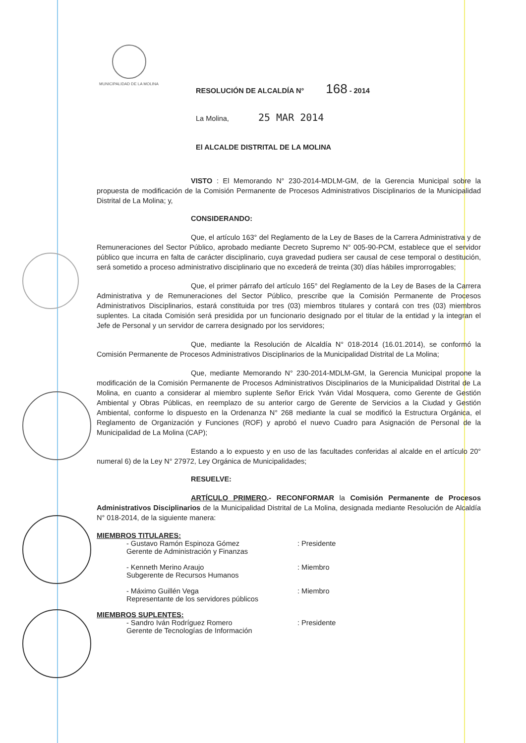MUNICIPALIDAD DE LA MOLINA
RESOLUCIÓN DE ALCALDÍA N° 168 - 2014
La Molina, 25 MAR 2014
El ALCALDE DISTRITAL DE LA MOLINA
VISTO : El Memorando N° 230-2014-MDLM-GM, de la Gerencia Municipal sobre la propuesta de modificación de la Comisión Permanente de Procesos Administrativos Disciplinarios de la Municipalidad Distrital de La Molina; y,
CONSIDERANDO:
Que, el artículo 163° del Reglamento de la Ley de Bases de la Carrera Administrativa y de Remuneraciones del Sector Público, aprobado mediante Decreto Supremo N° 005-90-PCM, establece que el servidor público que incurra en falta de carácter disciplinario, cuya gravedad pudiera ser causal de cese temporal o destitución, será sometido a proceso administrativo disciplinario que no excederá de treinta (30) días hábiles improrrogables;
Que, el primer párrafo del artículo 165° del Reglamento de la Ley de Bases de la Carrera Administrativa y de Remuneraciones del Sector Público, prescribe que la Comisión Permanente de Procesos Administrativos Disciplinarios, estará constituida por tres (03) miembros titulares y contará con tres (03) miembros suplentes. La citada Comisión será presidida por un funcionario designado por el titular de la entidad y la integran el Jefe de Personal y un servidor de carrera designado por los servidores;
Que, mediante la Resolución de Alcaldía N° 018-2014 (16.01.2014), se conformó la Comisión Permanente de Procesos Administrativos Disciplinarios de la Municipalidad Distrital de La Molina;
Que, mediante Memorando N° 230-2014-MDLM-GM, la Gerencia Municipal propone la modificación de la Comisión Permanente de Procesos Administrativos Disciplinarios de la Municipalidad Distrital de La Molina, en cuanto a considerar al miembro suplente Señor Erick Yván Vidal Mosquera, como Gerente de Gestión Ambiental y Obras Públicas, en reemplazo de su anterior cargo de Gerente de Servicios a la Ciudad y Gestión Ambiental, conforme lo dispuesto en la Ordenanza N° 268 mediante la cual se modificó la Estructura Orgánica, el Reglamento de Organización y Funciones (ROF) y aprobó el nuevo Cuadro para Asignación de Personal de la Municipalidad de La Molina (CAP);
Estando a lo expuesto y en uso de las facultades conferidas al alcalde en el artículo 20° numeral 6) de la Ley N° 27972, Ley Orgánica de Municipalidades;
RESUELVE:
ARTÍCULO PRIMERO.- RECONFORMAR la Comisión Permanente de Procesos Administrativos Disciplinarios de la Municipalidad Distrital de La Molina, designada mediante Resolución de Alcaldía N° 018-2014, de la siguiente manera:
MIEMBROS TITULARES:
- Gustavo Ramón Espinoza Gómez
Gerente de Administración y Finanzas
: Presidente
- Kenneth Merino Araujo
Subgerente de Recursos Humanos
: Miembro
- Máximo Guillén Vega
Representante de los servidores públicos
: Miembro
MIEMBROS SUPLENTES:
- Sandro Iván Rodríguez Romero
Gerente de Tecnologías de Información
: Presidente